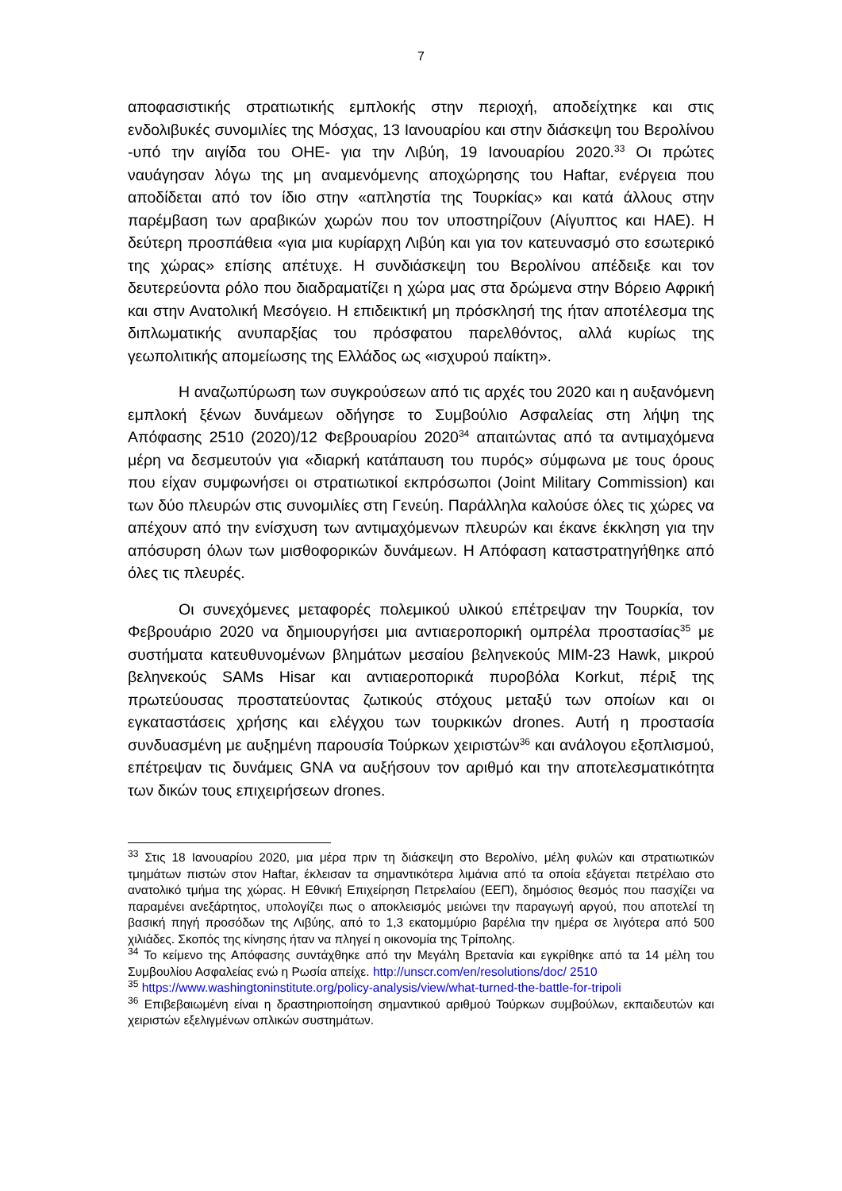7
αποφασιστικής στρατιωτικής εμπλοκής στην περιοχή, αποδείχτηκε και στις ενδολιβυκές συνομιλίες της Μόσχας, 13 Ιανουαρίου και στην διάσκεψη του Βερολίνου -υπό την αιγίδα του ΟΗΕ- για την Λιβύη, 19 Ιανουαρίου 2020.<sup>33</sup> Οι πρώτες ναυάγησαν λόγω της μη αναμενόμενης αποχώρησης του Haftar, ενέργεια που αποδίδεται από τον ίδιο στην «απληστία της Τουρκίας» και κατά άλλους στην παρέμβαση των αραβικών χωρών που τον υποστηρίζουν (Αίγυπτος και ΗΑΕ). Η δεύτερη προσπάθεια «για μια κυρίαρχη Λιβύη και για τον κατευνασμό στο εσωτερικό της χώρας» επίσης απέτυχε. Η συνδιάσκεψη του Βερολίνου απέδειξε και τον δευτερεύοντα ρόλο που διαδραματίζει η χώρα μας στα δρώμενα στην Βόρειο Αφρική και στην Ανατολική Μεσόγειο. Η επιδεικτική μη πρόσκλησή της ήταν αποτέλεσμα της διπλωματικής ανυπαρξίας του πρόσφατου παρελθόντος, αλλά κυρίως της γεωπολιτικής απομείωσης της Ελλάδος ως «ισχυρού παίκτη».
Η αναζωπύρωση των συγκρούσεων από τις αρχές του 2020 και η αυξανόμενη εμπλοκή ξένων δυνάμεων οδήγησε το Συμβούλιο Ασφαλείας στη λήψη της Απόφασης 2510 (2020)/12 Φεβρουαρίου 2020<sup>34</sup> απαιτώντας από τα αντιμαχόμενα μέρη να δεσμευτούν για «διαρκή κατάπαυση του πυρός» σύμφωνα με τους όρους που είχαν συμφωνήσει οι στρατιωτικοί εκπρόσωποι (Joint Military Commission) και των δύο πλευρών στις συνομιλίες στη Γενεύη. Παράλληλα καλούσε όλες τις χώρες να απέχουν από την ενίσχυση των αντιμαχόμενων πλευρών και έκανε έκκληση για την απόσυρση όλων των μισθοφορικών δυνάμεων. Η Απόφαση καταστρατηγήθηκε από όλες τις πλευρές.
Οι συνεχόμενες μεταφορές πολεμικού υλικού επέτρεψαν την Τουρκία, τον Φεβρουάριο 2020 να δημιουργήσει μια αντιαεροπορική ομπρέλα προστασίας<sup>35</sup> με συστήματα κατευθυνομένων βλημάτων μεσαίου βεληνεκούς MIM-23 Hawk, μικρού βεληνεκούς SAMs Hisar και αντιαεροπορικά πυροβόλα Korkut, πέριξ της πρωτεύουσας προστατεύοντας ζωτικούς στόχους μεταξύ των οποίων και οι εγκαταστάσεις χρήσης και ελέγχου των τουρκικών drones. Αυτή η προστασία συνδυασμένη με αυξημένη παρουσία Τούρκων χειριστών<sup>36</sup> και ανάλογου εξοπλισμού, επέτρεψαν τις δυνάμεις GNA να αυξήσουν τον αριθμό και την αποτελεσματικότητα των δικών τους επιχειρήσεων drones.
<sup>33</sup> Στις 18 Ιανουαρίου 2020, μια μέρα πριν τη διάσκεψη στο Βερολίνο, μέλη φυλών και στρατιωτικών τμημάτων πιστών στον Haftar, έκλεισαν τα σημαντικότερα λιμάνια από τα οποία εξάγεται πετρέλαιο στο ανατολικό τμήμα της χώρας. Η Εθνική Επιχείρηση Πετρελαίου (ΕΕΠ), δημόσιος θεσμός που πασχίζει να παραμένει ανεξάρτητος, υπολογίζει πως ο αποκλεισμός μειώνει την παραγωγή αργού, που αποτελεί τη βασική πηγή προσόδων της Λιβύης, από το 1,3 εκατομμύριο βαρέλια την ημέρα σε λιγότερα από 500 χιλιάδες. Σκοπός της κίνησης ήταν να πληγεί η οικονομία της Τρίπολης.
<sup>34</sup> Το κείμενο της Απόφασης συντάχθηκε από την Μεγάλη Βρετανία και εγκρίθηκε από τα 14 μέλη του Συμβουλίου Ασφαλείας ενώ η Ρωσία απείχε. http://unscr.com/en/resolutions/doc/ 2510
<sup>35</sup> https://www.washingtoninstitute.org/policy-analysis/view/what-turned-the-battle-for-tripoli
<sup>36</sup> Επιβεβαιωμένη είναι η δραστηριοποίηση σημαντικού αριθμού Τούρκων συμβούλων, εκπαιδευτών και χειριστών εξελιγμένων οπλικών συστημάτων.